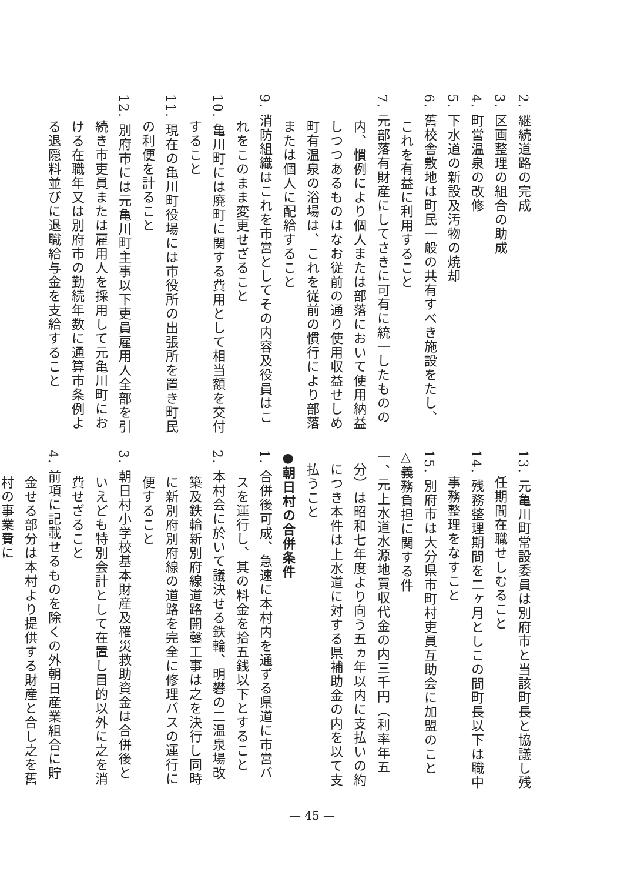2. 継続道路の完成
3. 区画整理の組合の助成
4. 町営温泉の改修
5. 下水道の新設及汚物の焼却
6. 舊校舎敷地は町民一般の共有すべき施設をたし、これを有益に利用すること
7. 元部落有財産にしてさきに可有に統一したものの内、慣例により個人または部落において使用納益しつつあるものはなお従前の通り使用収益せしめ町有温泉の浴場は、これを従前の慣行により部落または個人に配給すること
9. 消防組織はこれを市営としてその内容及役員はこれをこのまま変更せざること
10. 亀川町には廃町に関する費用として相当額を交付すること
11. 現在の亀川町役場には市役所の出張所を置き町民の利便を計ること
12. 別府市には元亀川町主事以下吏員雇用人全部を引続き市吏員または雇用人を採用して元亀川町における在職年又は別府市の勤続年数に通算市条例よる退隠料並びに退職給与金を支給すること
13. 元亀川町常設委員は別府市と当該町長と協議し残任期間在職せしむること
14. 残務整理期間を二ヶ月としこの間町長以下は職中事務整理をなすこと
15. 別府市は大分県市町村吏員互助会に加盟のこと
△義務負担に関する件
一、元上水道水源地買収代金の内三千円（利率年五分）は昭和七年度より向う五ヵ年以内に支払いの約につき本件は上水道に対する県補助金の内を以て支払うこと
●朝日村の合併条件
1. 合併後可成、急速に本村内を通ずる県道に市営バスを運行し、其の料金を拾五銭以下とすること
2. 本村会に於いて議決せる鉄輪、明礬の二温泉場改築及鉄輪新別府線道路開鑿工事は之を決行し同時に新別府別府線の道路を完全に修理バスの運行に便すること
3. 朝日村小学校基本財産及罹災救助資金は合併後といえども特別会計として在置し目的以外に之を消費せざること
4. 前項に記載せるものを除くの外朝日産業組合に貯金せる部分は本村より提供する財産と合し之を舊村の事業費に
— 45 —